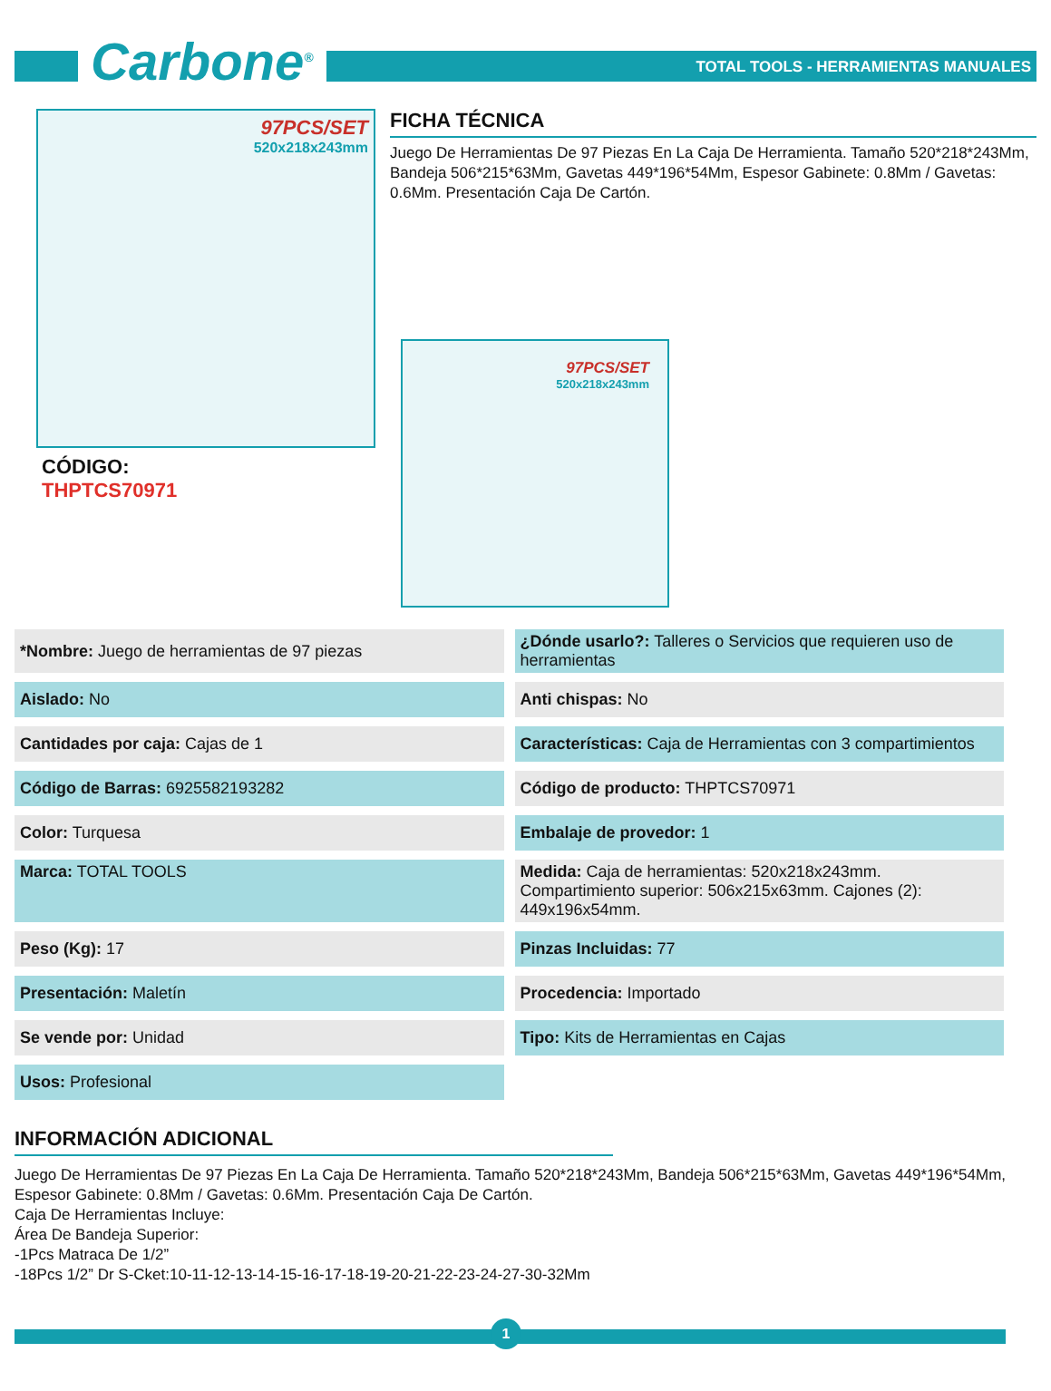Carbone<sup>®</sup>
TOTAL TOOLS - HERRAMIENTAS MANUALES
97PCS/SET
520x218x243mm
CÓDIGO:
THPTCS70971
FICHA TÉCNICA
Juego De Herramientas De 97 Piezas En La Caja De Herramienta. Tamaño 520*218*243Mm, Bandeja 506*215*63Mm, Gavetas 449*196*54Mm, Espesor Gabinete: 0.8Mm / Gavetas: 0.6Mm. Presentación Caja De Cartón.
97PCS/SET
520x218x243mm
| *Nombre: Juego de herramientas de 97 piezas | ¿Dónde usarlo?: Talleres o Servicios que requieren uso de herramientas |
| Aislado: No | Anti chispas: No |
| Cantidades por caja: Cajas de 1 | Características: Caja de Herramientas con 3 compartimientos |
| Código de Barras: 6925582193282 | Código de producto: THPTCS70971 |
| Color: Turquesa | Embalaje de provedor: 1 |
| ​ Marca: TOTAL TOOLS | Medida: Caja de herramientas: 520x218x243mm. Compartimiento superior: 506x215x63mm. Cajones (2): 449x196x54mm. |
| Peso (Kg): 17 | Pinzas Incluidas: 77 |
| Presentación: Maletín | Procedencia: Importado |
| Se vende por: Unidad | Tipo: Kits de Herramientas en Cajas |
| Usos: Profesional | |
INFORMACIÓN ADICIONAL
Juego De Herramientas De 97 Piezas En La Caja De Herramienta. Tamaño 520*218*243Mm, Bandeja 506*215*63Mm, Gavetas 449*196*54Mm, Espesor Gabinete: 0.8Mm / Gavetas: 0.6Mm. Presentación Caja De Cartón.
Caja De Herramientas Incluye:
Área De Bandeja Superior:
-1Pcs Matraca De 1/2”
-18Pcs 1/2” Dr S-Cket:10-11-12-13-14-15-16-17-18-19-20-21-22-23-24-27-30-32Mm
1